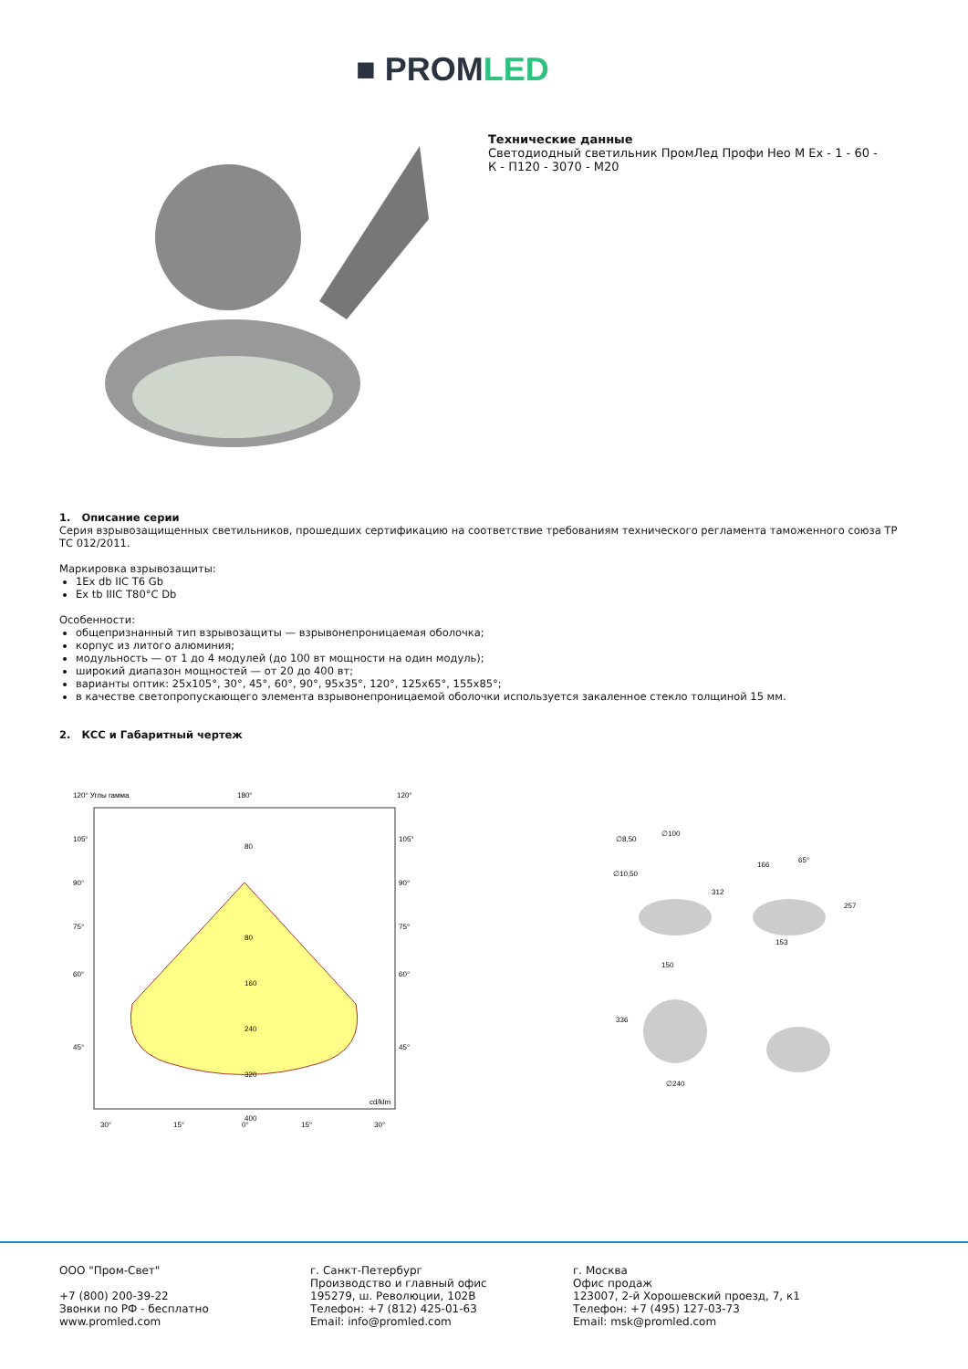■ PROMLED
Технические данные
Светодиодный светильник ПромЛед Профи Нео М Ex - 1 - 60 - К - П120 - 3070 - М20
1. Описание серии
Серия взрывозащищенных светильников, прошедших сертификацию на соответствие требованиям технического регламента таможенного союза ТР ТС 012/2011.
Маркировка взрывозащиты:
1Ex db IIC T6 Gb
Ex tb IIIC T80°C Db
Особенности:
общепризнанный тип взрывозащиты — взрывонепроницаемая оболочка;
корпус из литого алюминия;
модульность — от 1 до 4 модулей (до 100 вт мощности на один модуль);
широкий диапазон мощностей — от 20 до 400 вт;
варианты оптик: 25х105°, 30°, 45°, 60°, 90°, 95х35°, 120°, 125х65°, 155х85°;
в качестве светопропускающего элемента взрывонепроницаемой оболочки используется закаленное стекло толщиной 15 мм.
2. КСС и Габаритный чертеж
120° Углы гамма
180°
120°
80
80
160
240
320
400
cd/klm
105°
90°
75°
60°
45°
105°
90°
75°
60°
45°
30°
15°
0°
15°
30°
∅8,50
∅100
∅10,50
312
166
65°
257
153
150
336
∅240
ООО "Пром-Свет"
+7 (800) 200-39-22
Звонки по РФ - бесплатно
www.promled.com
г. Санкт-Петербург
Производство и главный офис
195279, ш. Революции, 102В
Телефон: +7 (812) 425-01-63
Email: info@promled.com
г. Москва
Офис продаж
123007, 2-й Хорошевский проезд, 7, к1
Телефон: +7 (495) 127-03-73
Email: msk@promled.com